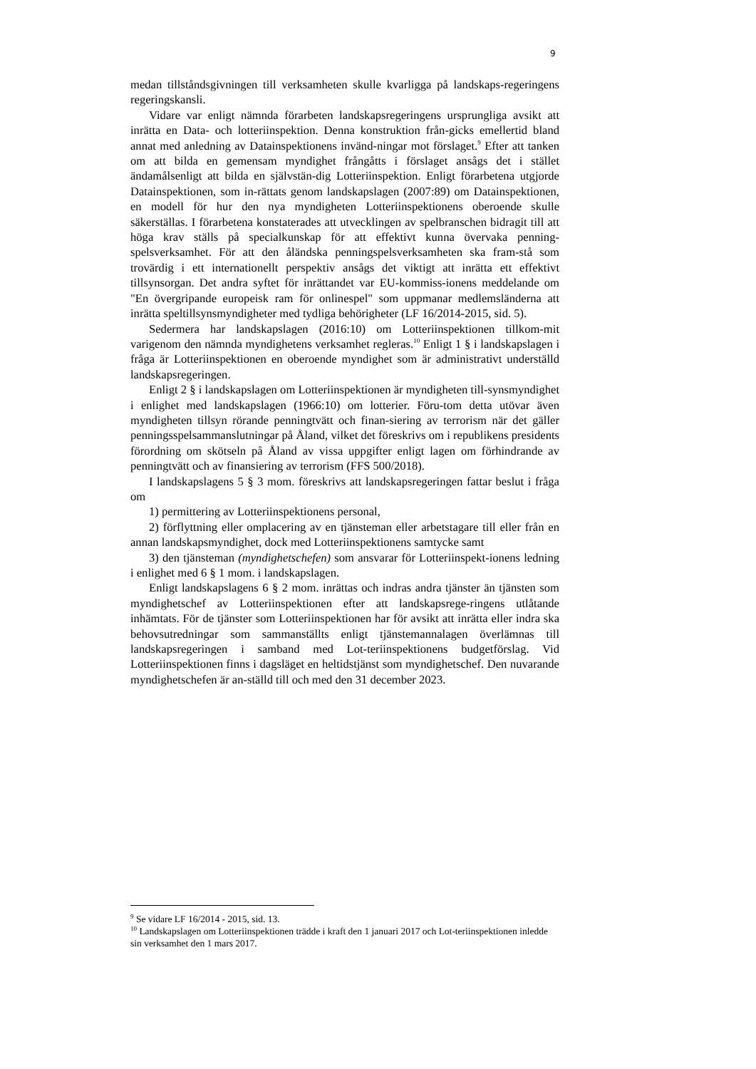9
medan tillståndsgivningen till verksamheten skulle kvarligga på landskaps-regeringens regeringskansli.
Vidare var enligt nämnda förarbeten landskapsregeringens ursprungliga avsikt att inrätta en Data- och lotteriinspektion. Denna konstruktion från-gicks emellertid bland annat med anledning av Datainspektionens invänd-ningar mot förslaget.<sup>9</sup> Efter att tanken om att bilda en gemensam myndighet frångåtts i förslaget ansågs det i stället ändamålsenligt att bilda en självstän-dig Lotteriinspektion. Enligt förarbetena utgjorde Datainspektionen, som in-rättats genom landskapslagen (2007:89) om Datainspektionen, en modell för hur den nya myndigheten Lotteriinspektionens oberoende skulle säkerställas. I förarbetena konstaterades att utvecklingen av spelbranschen bidragit till att höga krav ställs på specialkunskap för att effektivt kunna övervaka penning-spelsverksamhet. För att den åländska penningspelsverksamheten ska fram-stå som trovärdig i ett internationellt perspektiv ansågs det viktigt att inrätta ett effektivt tillsynsorgan. Det andra syftet för inrättandet var EU-kommiss-ionens meddelande om "En övergripande europeisk ram för onlinespel" som uppmanar medlemsländerna att inrätta speltillsynsmyndigheter med tydliga behörigheter (LF 16/2014-2015, sid. 5).
Sedermera har landskapslagen (2016:10) om Lotteriinspektionen tillkom-mit varigenom den nämnda myndighetens verksamhet regleras.<sup>10</sup> Enligt 1 § i landskapslagen i fråga är Lotteriinspektionen en oberoende myndighet som är administrativt underställd landskapsregeringen.
Enligt 2 § i landskapslagen om Lotteriinspektionen är myndigheten till-synsmyndighet i enlighet med landskapslagen (1966:10) om lotterier. Föru-tom detta utövar även myndigheten tillsyn rörande penningtvätt och finan-siering av terrorism när det gäller penningsspelsammanslutningar på Åland, vilket det föreskrivs om i republikens presidents förordning om skötseln på Åland av vissa uppgifter enligt lagen om förhindrande av penningtvätt och av finansiering av terrorism (FFS 500/2018).
I landskapslagens 5 § 3 mom. föreskrivs att landskapsregeringen fattar beslut i fråga om
1) permittering av Lotteriinspektionens personal,
2) förflyttning eller omplacering av en tjänsteman eller arbetstagare till eller från en annan landskapsmyndighet, dock med Lotteriinspektionens samtycke samt
3) den tjänsteman (myndighetschefen) som ansvarar för Lotteriinspekt-ionens ledning i enlighet med 6 § 1 mom. i landskapslagen.
Enligt landskapslagens 6 § 2 mom. inrättas och indras andra tjänster än tjänsten som myndighetschef av Lotteriinspektionen efter att landskapsrege-ringens utlåtande inhämtats. För de tjänster som Lotteriinspektionen har för avsikt att inrätta eller indra ska behovsutredningar som sammanställts enligt tjänstemannalagen överlämnas till landskapsregeringen i samband med Lot-teriinspektionens budgetförslag. Vid Lotteriinspektionen finns i dagsläget en heltidstjänst som myndighetschef. Den nuvarande myndighetschefen är an-ställd till och med den 31 december 2023.
<sup>9</sup> Se vidare LF 16/2014 - 2015, sid. 13.
<sup>10</sup> Landskapslagen om Lotteriinspektionen trädde i kraft den 1 januari 2017 och Lot-teriinspektionen inledde sin verksamhet den 1 mars 2017.